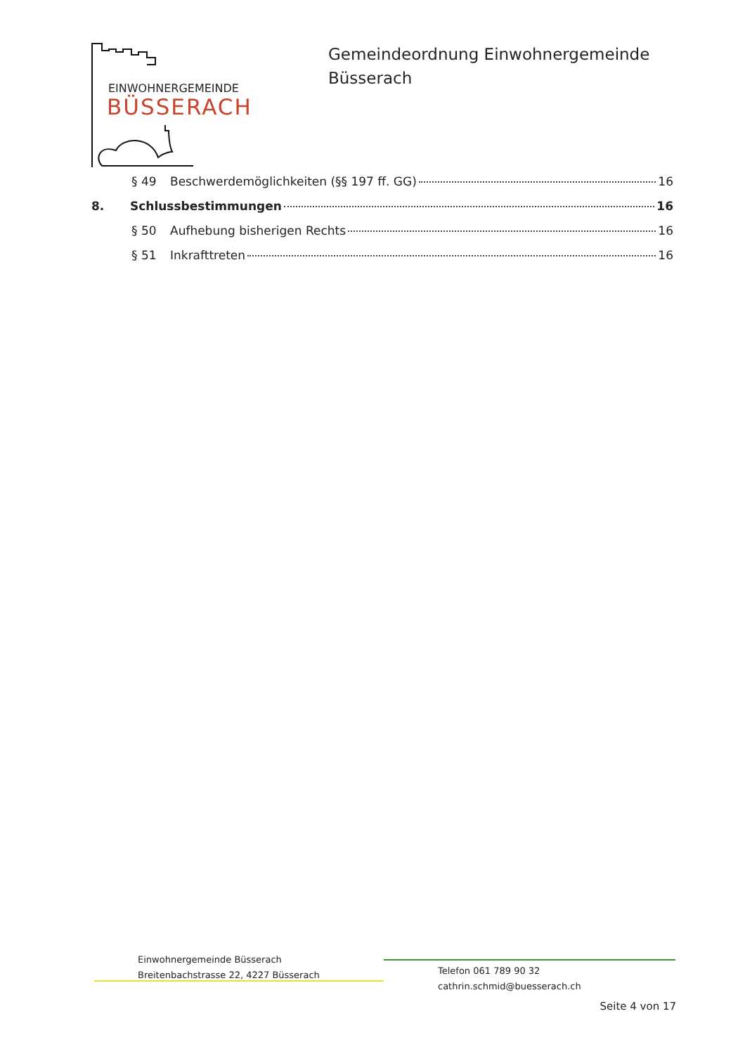EINWOHNERGEMEINDE
BÜSSERACH
Gemeindeordnung Einwohnergemeinde
Büsserach
§ 49 Beschwerdemöglichkeiten (§§ 197 ff. GG) 16
8. Schlussbestimmungen 16
§ 50 Aufhebung bisherigen Rechts 16
§ 51 Inkrafttreten 16
Einwohnergemeinde Büsserach
Breitenbachstrasse 22, 4227 Büsserach
Telefon 061 789 90 32
cathrin.schmid@buesserach.ch
Seite 4 von 17